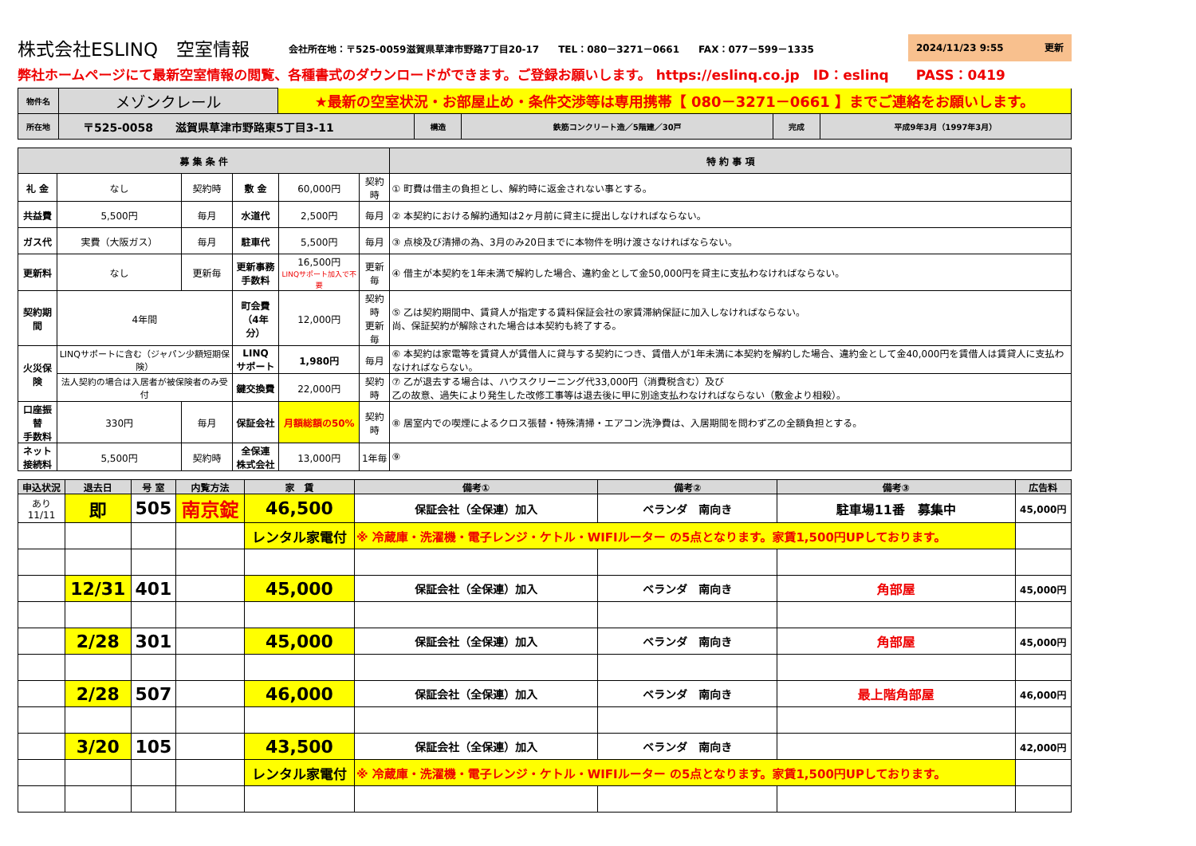株式会社ESLINQ　空室情報
会社所在地：〒525-0059滋賀県草津市野路7丁目20-17　　TEL：080－3271－0661　　FAX：077－599－1335
2024/11/23 9:55 更新
弊社ホームページにて最新空室情報の閲覧、各種書式のダウンロードができます。ご登録お願いします。 https://eslinq.co.jp　ID：eslinq　　PASS：0419
| 物件名 | メゾンクレール | ★最新の空室状況・お部屋止め・条件交渉等は専用携帯【 080－3271－0661 】までご連絡をお願いします。 | | | | |
| 所在地 | 〒525-0058 滋賀県草津市野路東5丁目3-11 | | 構造 | 鉄筋コンクリート造／5階建／30戸 | 完成 | 平成9年3月（1997年3月） |
| 募 集 条 件 | | | | | | 特 約 事 項 |
| --- | --- | --- | --- | --- | --- | --- |
| 礼 金 | なし | 契約時 | 敷 金 | 60,000円 | 契約時 | ① 町費は借主の負担とし、解約時に返金されない事とする。 |
| 共益費 | 5,500円 | 毎月 | 水道代 | 2,500円 | 毎月 | ② 本契約における解約通知は2ヶ月前に貸主に提出しなければならない。 |
| ガス代 | 実費（大阪ガス） | 毎月 | 駐車代 | 5,500円 | 毎月 | ③ 点検及び清掃の為、3月のみ20日までに本物件を明け渡さなければならない。 |
| 更新料 | なし | 更新毎 | 更新事務 手数料 | 16,500円 LINQサポート加入で不要 | 更新毎 | ④ 借主が本契約を1年未満で解約した場合、違約金として金50,000円を貸主に支払わなければならない。 |
| 契約期間 | 4年間 | | 町会費 （4年分） | 12,000円 | 契約時 更新毎 | ⑤ 乙は契約期間中、賃貸人が指定する賃料保証会社の家賃滞納保証に加入しなければならない。 尚、保証契約が解除された場合は本契約も終了する。 |
| 火災保険 | LINQサポートに含む（ジャパン少額短期保険） | | LINQ サポート | 1,980円 | 毎月 | ⑥ 本契約は家電等を賃貸人が賃借人に貸与する契約につき、賃借人が1年未満に本契約を解約した場合、違約金として金40,000円を賃借人は賃貸人に支払わなければならない。 |
| | 法人契約の場合は入居者が被保険者のみ受付 | | 鍵交換費 | 22,000円 | 契約時 | ⑦ 乙が退去する場合は、ハウスクリーニング代33,000円（消費税含む）及び 乙の故意、過失により発生した改修工事等は退去後に甲に別途支払わなければならない（敷金より相殺）。 |
| 口座振替 手数料 | 330円 | 毎月 | 保証会社 | 月額総額の50% | 契約時 | ⑧ 居室内での喫煙によるクロス張替・特殊清掃・エアコン洗浄費は、入居期間を問わず乙の全額負担とする。 |
| ネット 接続料 | 5,500円 | 契約時 | 全保連 株式会社 | 13,000円 | 1年毎 | ⑨ |
| 申込状況 | 退去日 | 号 室 | 内覧方法 | 家 賃 | 備考① | 備考② | 備考③ | 広告料 |
| --- | --- | --- | --- | --- | --- | --- | --- | --- |
| あり 11/11 | 即 | 505 | 南京錠 | 46,500 | 保証会社（全保連）加入 | ベランダ 南向き | 駐車場11番 募集中 | 45,000円 |
| | | | | レンタル家電付 | ※ 冷蔵庫・洗濯機・電子レンジ・ケトル・WIFIルーター の5点となります。家賃1,500円UPしております。 | | | |
| | 12/31 | 401 | | 45,000 | 保証会社（全保連）加入 | ベランダ 南向き | 角部屋 | 45,000円 |
| | 2/28 | 301 | | 45,000 | 保証会社（全保連）加入 | ベランダ 南向き | 角部屋 | 45,000円 |
| | 2/28 | 507 | | 46,000 | 保証会社（全保連）加入 | ベランダ 南向き | 最上階角部屋 | 46,000円 |
| | 3/20 | 105 | | 43,500 | 保証会社（全保連）加入 | ベランダ 南向き | | 42,000円 |
| | | | | レンタル家電付 | ※ 冷蔵庫・洗濯機・電子レンジ・ケトル・WIFIルーター の5点となります。家賃1,500円UPしております。 | | | |